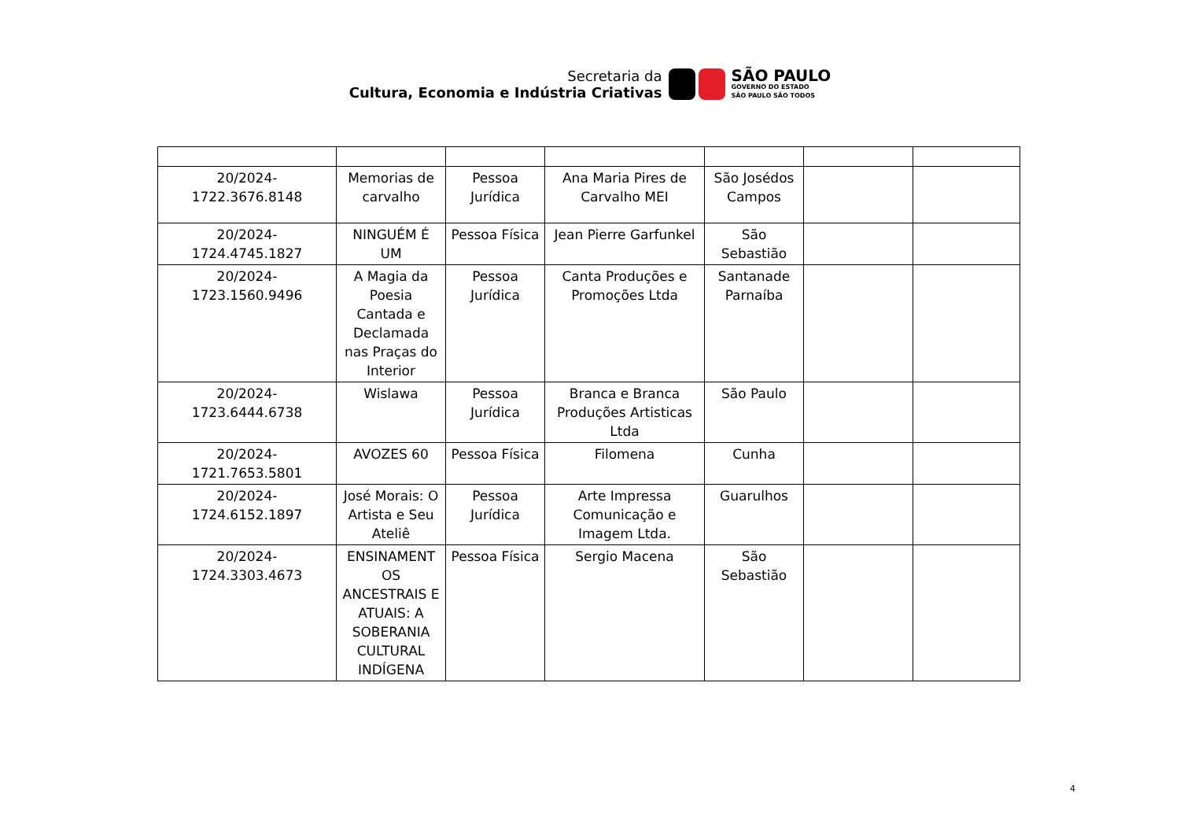Secretaria da
Cultura, Economia e Indústria Criativas
SÃO PAULO
GOVERNO DO ESTADO
SÃO PAULO SÃO TODOS
| 20/2024-1722.3676.8148 | Memorias de carvalho | Pessoa Jurídica | Ana Maria Pires de Carvalho MEI | São Josédos Campos | | |
| 20/2024-1724.4745.1827 | NINGUÉM É UM | Pessoa Física | Jean Pierre Garfunkel | São Sebastião | | |
| 20/2024-1723.1560.9496 | A Magia da Poesia Cantada e Declamada nas Praças do Interior | Pessoa Jurídica | Canta Produções e Promoções Ltda | Santanade Parnaíba | | |
| 20/2024-1723.6444.6738 | Wislawa | Pessoa Jurídica | Branca e Branca Produções Artisticas Ltda | São Paulo | | |
| 20/2024-1721.7653.5801 | AVOZES 60 | Pessoa Física | Filomena | Cunha | | |
| 20/2024-1724.6152.1897 | José Morais: O Artista e Seu Ateliê | Pessoa Jurídica | Arte Impressa Comunicação e Imagem Ltda. | Guarulhos | | |
| 20/2024-1724.3303.4673 | ENSINAMENT OS ANCESTRAIS E ATUAIS: A SOBERANIA CULTURAL INDÍGENA | Pessoa Física | Sergio Macena | São Sebastião | | |
4